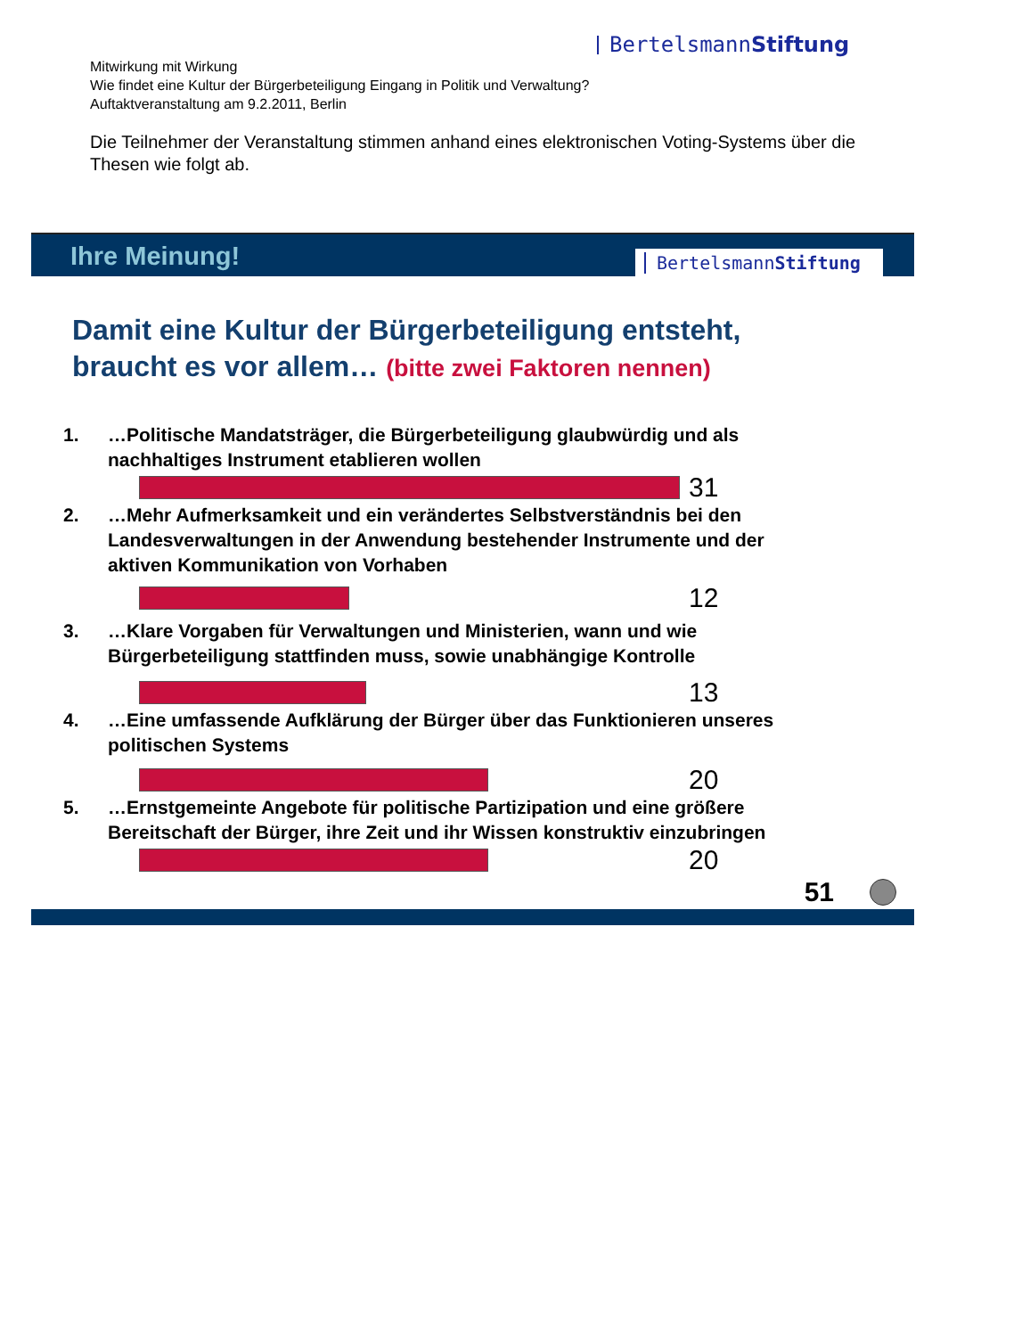BertelsmannStiftung
Mitwirkung mit Wirkung
Wie findet eine Kultur der Bürgerbeteiligung Eingang in Politik und Verwaltung?
Auftaktveranstaltung am 9.2.2011, Berlin
Die Teilnehmer der Veranstaltung stimmen anhand eines elektronischen Voting-Systems über die Thesen wie folgt ab.
Ihre Meinung!
BertelsmannStiftung
Damit eine Kultur der Bürgerbeteiligung entsteht,
braucht es vor allem… (bitte zwei Faktoren nennen)
1. …Politische Mandatsträger, die Bürgerbeteiligung glaubwürdig und als
nachhaltiges Instrument etablieren wollen
31
2. …Mehr Aufmerksamkeit und ein verändertes Selbstverständnis bei den
Landesverwaltungen in der Anwendung bestehender Instrumente und der
aktiven Kommunikation von Vorhaben
12
3. …Klare Vorgaben für Verwaltungen und Ministerien, wann und wie
Bürgerbeteiligung stattfinden muss, sowie unabhängige Kontrolle
13
4. …Eine umfassende Aufklärung der Bürger über das Funktionieren unseres
politischen Systems
20
5. …Ernstgemeinte Angebote für politische Partizipation und eine größere
Bereitschaft der Bürger, ihre Zeit und ihr Wissen konstruktiv einzubringen
20
51